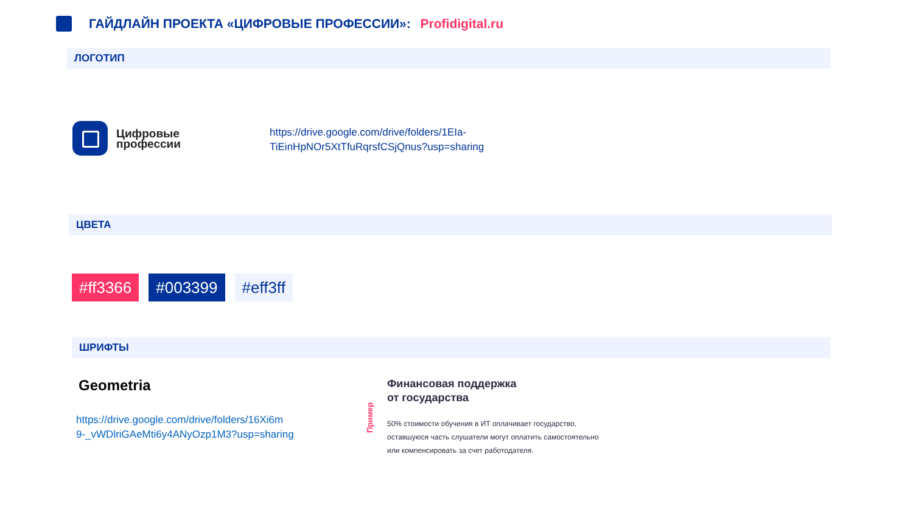ГАЙДЛАЙН ПРОЕКТА «ЦИФРОВЫЕ ПРОФЕССИИ»: Profidigital.ru
ЛОГОТИП
Цифровые
профессии
https://drive.google.com/drive/folders/1EIa-
TiEinHpNOr5XtTfuRqrsfCSjQnus?usp=sharing
ЦВЕТА
#ff3366 #003399 #eff3ff
ШРИФТЫ
Geometria
https://drive.google.com/drive/folders/16Xi6m
9-_vWDlriGAeMti6y4ANyOzp1M3?usp=sharing
Пример
Финансовая поддержка
от государства
50% стоимости обучения в ИТ оплачивает государство,
оставшуюся часть слушатели могут оплатить самостоятельно
или компенсировать за счет работодателя.